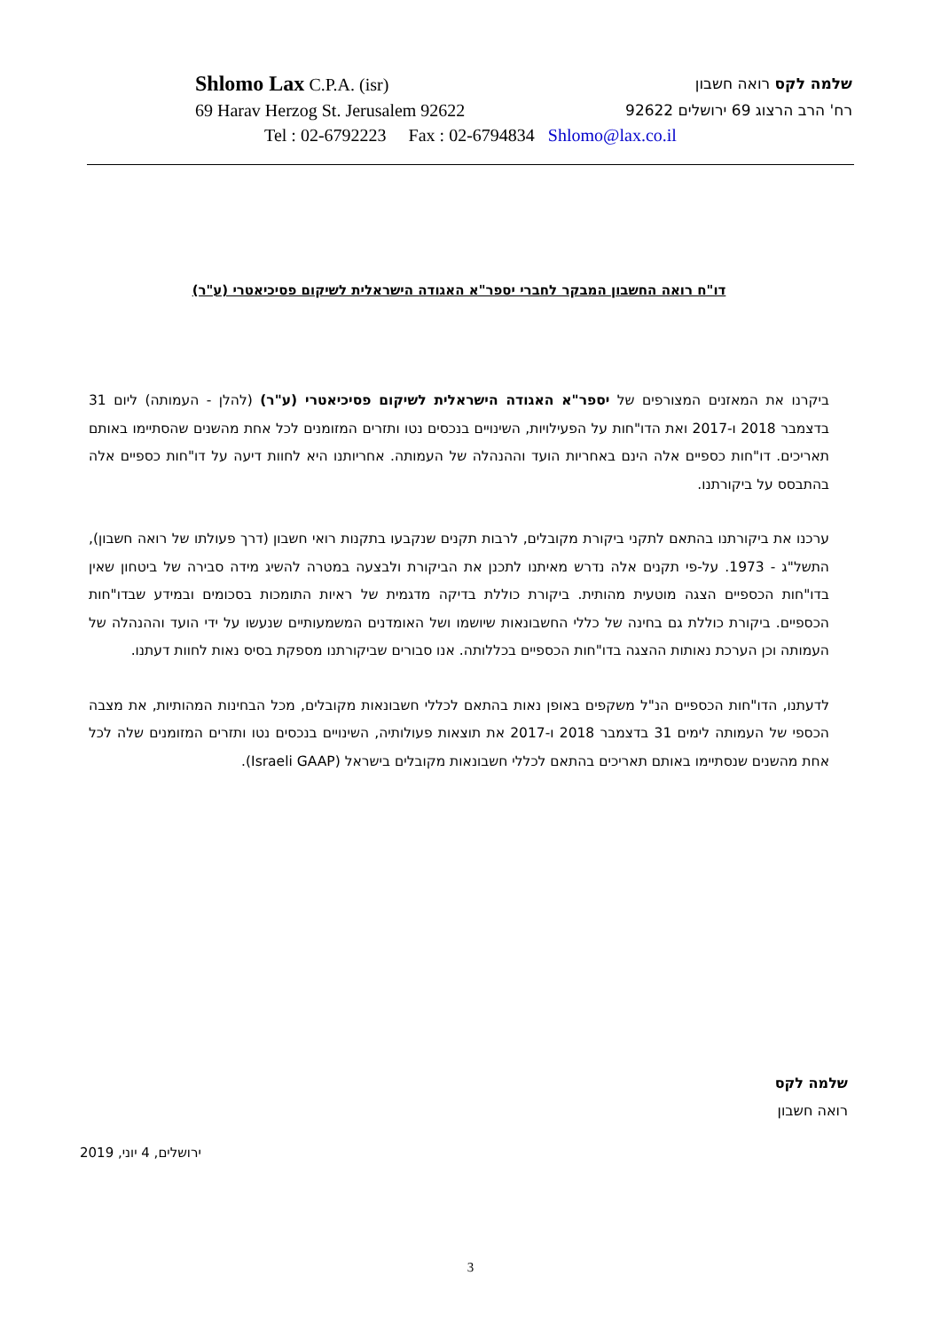Shlomo Lax C.P.A. (isr) שלמה לקס רואה חשבון
69 Harav Herzog St. Jerusalem 92622 רח' הרב הרצוג 69 ירושלים 92622
Tel : 02-6792223 Fax : 02-6794834 Shlomo@lax.co.il
דו"ח רואה החשבון המבקר לחברי יספר"א האגודה הישראלית לשיקום פסיכיאטרי (ע"ר)
ביקרנו את המאזנים המצורפים של יספר"א האגודה הישראלית לשיקום פסיכיאטרי (ע"ר) (להלן - העמותה) ליום 31 בדצמבר 2018 ו-2017 ואת הדו"חות על הפעילויות, השינויים בנכסים נטו ותזרים המזומנים לכל אחת מהשנים שהסתיימו באותם תאריכים. דו"חות כספיים אלה הינם באחריות הועד וההנהלה של העמותה. אחריותנו היא לחוות דיעה על דו"חות כספיים אלה בהתבסס על ביקורתנו.
ערכנו את ביקורתנו בהתאם לתקני ביקורת מקובלים, לרבות תקנים שנקבעו בתקנות רואי חשבון (דרך פעולתו של רואה חשבון), התשל"ג - 1973. על-פי תקנים אלה נדרש מאיתנו לתכנן את הביקורת ולבצעה במטרה להשיג מידה סבירה של ביטחון שאין בדו"חות הכספיים הצגה מוטעית מהותית. ביקורת כוללת בדיקה מדגמית של ראיות התומכות בסכומים ובמידע שבדו"חות הכספיים. ביקורת כוללת גם בחינה של כללי החשבונאות שיושמו ושל האומדנים המשמעותיים שנעשו על ידי הועד וההנהלה של העמותה וכן הערכת נאותות ההצגה בדו"חות הכספיים בכללותה. אנו סבורים שביקורתנו מספקת בסיס נאות לחוות דעתנו.
לדעתנו, הדו"חות הכספיים הנ"ל משקפים באופן נאות בהתאם לכללי חשבונאות מקובלים, מכל הבחינות המהותיות, את מצבה הכספי של העמותה לימים 31 בדצמבר 2018 ו-2017 את תוצאות פעולותיה, השינויים בנכסים נטו ותזרים המזומנים שלה לכל אחת מהשנים שנסתיימו באותם תאריכים בהתאם לכללי חשבונאות מקובלים בישראל (Israeli GAAP).
שלמה לקס
רואה חשבון
ירושלים, 4 יוני, 2019
3